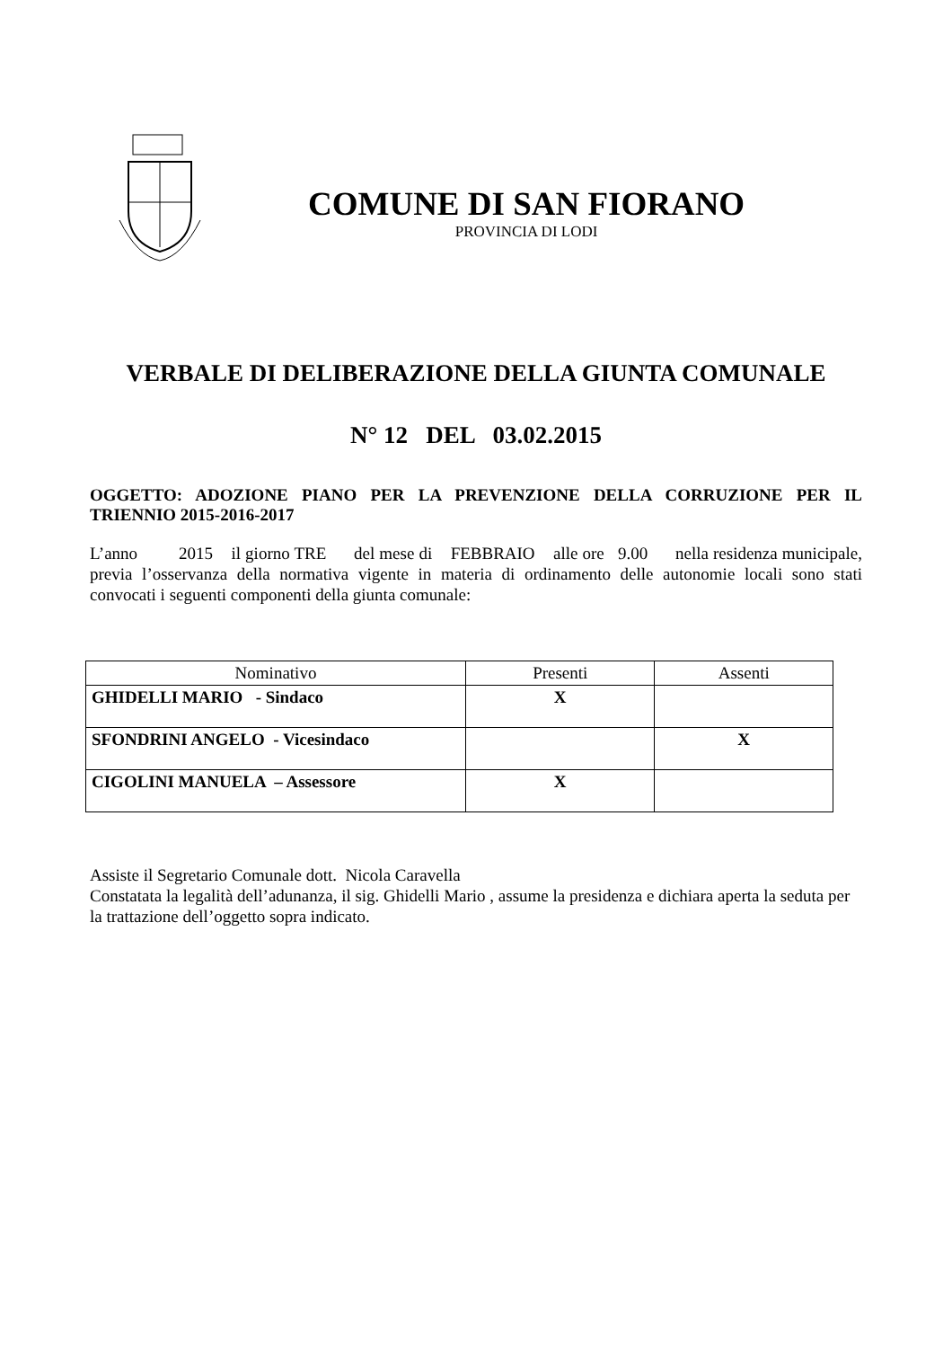COMUNE DI SAN FIORANO
PROVINCIA DI LODI
VERBALE DI DELIBERAZIONE DELLA GIUNTA COMUNALE
N° 12 DEL 03.02.2015
OGGETTO: ADOZIONE PIANO PER LA PREVENZIONE DELLA CORRUZIONE PER IL TRIENNIO 2015-2016-2017
L’anno 2015 il giorno TRE del mese di FEBBRAIO alle ore 9.00 nella residenza municipale, previa l’osservanza della normativa vigente in materia di ordinamento delle autonomie locali sono stati convocati i seguenti componenti della giunta comunale:
| Nominativo | Presenti | Assenti |
| --- | --- | --- |
| GHIDELLI MARIO - Sindaco | X | |
| SFONDRINI ANGELO - Vicesindaco | | X |
| CIGOLINI MANUELA – Assessore | X | |
Assiste il Segretario Comunale dott. Nicola Caravella
Constatata la legalità dell’adunanza, il sig. Ghidelli Mario , assume la presidenza e dichiara aperta la seduta per la trattazione dell’oggetto sopra indicato.